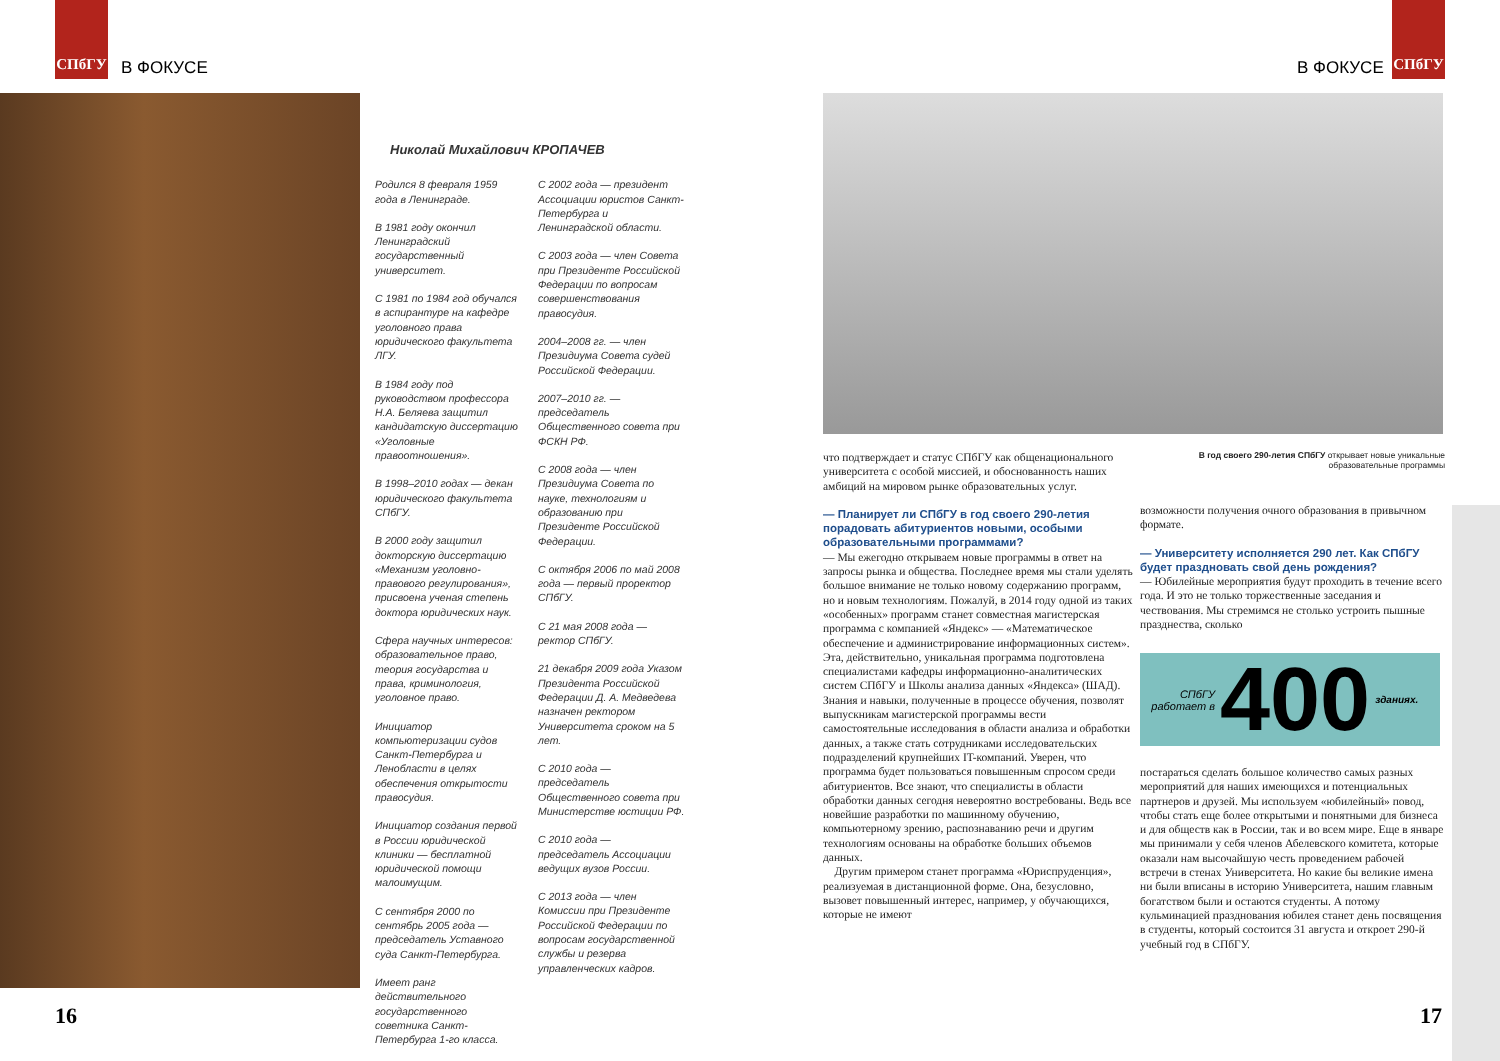СПбГУ
В ФОКУСЕ В ФОКУСЕ
СПбГУ
Николай Михайлович КРОПАЧЕВ
Родился 8 февраля 1959 года в Ленинграде.
В 1981 году окончил Ленинградский государственный университет.
С 1981 по 1984 год обучался в аспирантуре на кафедре уголовного права юридического факультета ЛГУ.
В 1984 году под руководством профессора Н.А. Беляева защитил кандидатскую диссертацию «Уголовные правоотношения».
В 1998–2010 годах — декан юридического факультета СПбГУ.
В 2000 году защитил докторскую диссертацию «Механизм уголовно-правового регулирования», присвоена ученая степень доктора юридических наук.
Сфера научных интересов: образовательное право, теория государства и права, криминология, уголовное право.
Инициатор компьютеризации судов Санкт-Петербурга и Ленобласти в целях обеспечения открытости правосудия.
Инициатор создания первой в России юридической клиники — бесплатной юридической помощи малоимущим.
С сентября 2000 по сентябрь 2005 года — председатель Уставного суда Санкт-Петербурга.
Имеет ранг действительного государственного советника Санкт-Петербурга 1-го класса.
С 2002 года — президент Ассоциации юристов Санкт-Петербурга и Ленинградской области.
С 2003 года — член Совета при Президенте Российской Федерации по вопросам совершенствования правосудия.
2004–2008 гг. — член Президиума Совета судей Российской Федерации.
2007–2010 гг. — председатель Общественного совета при ФСКН РФ.
С 2008 года — член Президиума Совета по науке, технологиям и образованию при Президенте Российской Федерации.
С октября 2006 по май 2008 года — первый проректор СПбГУ.
С 21 мая 2008 года — ректор СПбГУ.
21 декабря 2009 года Указом Президента Российской Федерации Д. А. Медведева назначен ректором Университета сроком на 5 лет.
С 2010 года — председатель Общественного совета при Министерстве юстиции РФ.
С 2010 года — председатель Ассоциации ведущих вузов России.
С 2013 года — член Комиссии при Президенте Российской Федерации по вопросам государственной службы и резерва управленческих кадров.
16
В год своего 290-летия СПбГУ открывает новые уникальные образовательные программы
что подтверждает и статус СПбГУ как общенационального университета с особой миссией, и обоснованность наших амбиций на мировом рынке образовательных услуг.
— Планирует ли СПбГУ в год своего 290-летия порадовать абитуриентов новыми, особыми образовательными программами?
— Мы ежегодно открываем новые программы в ответ на запросы рынка и общества. Последнее время мы стали уделять большое внимание не только новому содержанию программ, но и новым технологиям. Пожалуй, в 2014 году одной из таких «особенных» программ станет совместная магистерская программа с компанией «Яндекс» — «Математическое обеспечение и администрирование информационных систем». Эта, действительно, уникальная программа подготовлена специалистами кафедры информационно-аналитических систем СПбГУ и Школы анализа данных «Яндекса» (ШАД). Знания и навыки, полученные в процессе обучения, позволят выпускникам магистерской программы вести самостоятельные исследования в области анализа и обработки данных, а также стать сотрудниками исследовательских подразделений крупнейших IT-компаний. Уверен, что программа будет пользоваться повышенным спросом среди абитуриентов. Все знают, что специалисты в области обработки данных сегодня невероятно востребованы. Ведь все новейшие разработки по машинному обучению, компьютерному зрению, распознаванию речи и другим технологиям основаны на обработке больших объемов данных.
Другим примером станет программа «Юриспруденция», реализуемая в дистанционной форме. Она, безусловно, вызовет повышенный интерес, например, у обучающихся, которые не имеют
возможности получения очного образования в привычном формате.
— Университету исполняется 290 лет. Как СПбГУ будет праздновать свой день рождения?
— Юбилейные мероприятия будут проходить в течение всего года. И это не только торжественные заседания и чествования. Мы стремимся не столько устроить пышные празднества, сколько
СПбГУ работает в 400 зданиях.
постараться сделать большое количество самых разных мероприятий для наших имеющихся и потенциальных партнеров и друзей. Мы используем «юбилейный» повод, чтобы стать еще более открытыми и понятными для бизнеса и для обществ как в России, так и во всем мире. Еще в январе мы принимали у себя членов Абелевского комитета, которые оказали нам высочайшую честь проведением рабочей встречи в стенах Университета. Но какие бы великие имена ни были вписаны в историю Университета, нашим главным богатством были и остаются студенты. А потому кульминацией празднования юбилея станет день посвящения в студенты, который состоится 31 августа и откроет 290-й учебный год в СПбГУ.
17